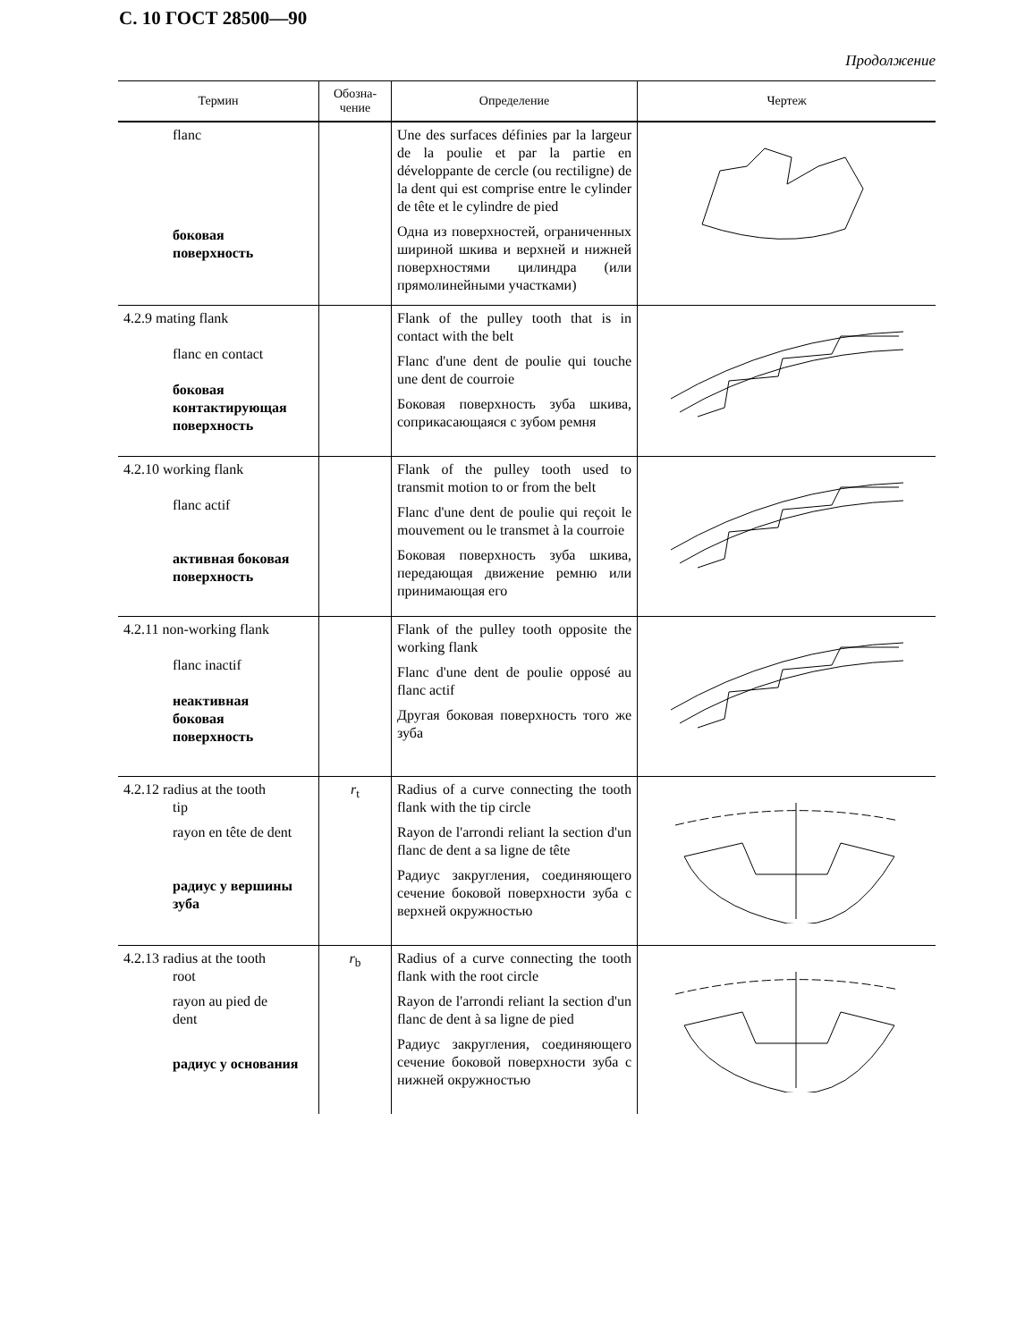С. 10 ГОСТ 28500—90
Продолжение
| Термин | Обозна- чение | Определение | Чертеж |
| --- | --- | --- | --- |
| flanc боковая поверхность | | Une des surfaces définies par la largeur de la poulie et par la partie en développante de cercle (ou rectiligne) de la dent qui est comprise entre le cylinder de tête et le cylindre de pied Одна из поверхностей, ограниченных шириной шкива и верхней и нижней поверхностями цилиндра (или прямолинейными участками) | |
| 4.2.9 mating flank flanc en contact боковая контактирующая поверхность | | Flank of the pulley tooth that is in contact with the belt Flanc d'une dent de poulie qui touche une dent de courroie Боковая поверхность зуба шкива, соприкасающаяся с зубом ремня | |
| 4.2.10 working flank flanc actif активная боковая поверхность | | Flank of the pulley tooth used to transmit motion to or from the belt Flanc d'une dent de poulie qui reçoit le mouvement ou le transmet à la courroie Боковая поверхность зуба шкива, передающая движение ремню или принимающая его | |
| 4.2.11 non-working flank flanc inactif неактивная боковая поверхность | | Flank of the pulley tooth opposite the working flank Flanc d'une dent de poulie opposé au flanc actif Другая боковая поверхность того же зуба | |
| 4.2.12 radius at the tooth tip rayon en tête de dent радиус у вершины зуба | r<sub>t</sub> | Radius of a curve connecting the tooth flank with the tip circle Rayon de l'arrondi reliant la section d'un flanc de dent a sa ligne de tête Радиус закругления, соединяющего сечение боковой поверхности зуба с верхней окружностью | |
| 4.2.13 radius at the tooth root rayon au pied de dent радиус у основания | r<sub>b</sub> | Radius of a curve connecting the tooth flank with the root circle Rayon de l'arrondi reliant la section d'un flanc de dent à sa ligne de pied Радиус закругления, соединяющего сечение боковой поверхности зуба с нижней окружностью | |